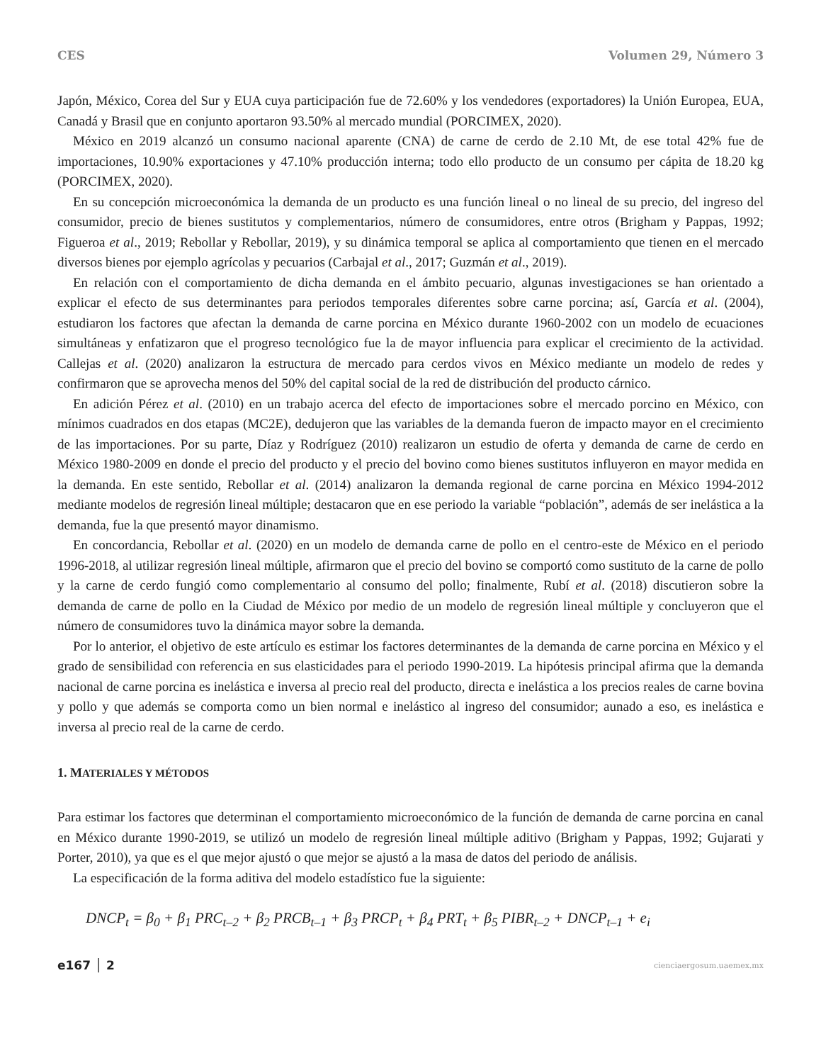CES Volumen 29, Número 3
Japón, México, Corea del Sur y EUA cuya participación fue de 72.60% y los vendedores (exportadores) la Unión Europea, EUA, Canadá y Brasil que en conjunto aportaron 93.50% al mercado mundial (PORCIMEX, 2020).
México en 2019 alcanzó un consumo nacional aparente (CNA) de carne de cerdo de 2.10 Mt, de ese total 42% fue de importaciones, 10.90% exportaciones y 47.10% producción interna; todo ello producto de un consumo per cápita de 18.20 kg (PORCIMEX, 2020).
En su concepción microeconómica la demanda de un producto es una función lineal o no lineal de su precio, del ingreso del consumidor, precio de bienes sustitutos y complementarios, número de consumidores, entre otros (Brigham y Pappas, 1992; Figueroa et al., 2019; Rebollar y Rebollar, 2019), y su dinámica temporal se aplica al comportamiento que tienen en el mercado diversos bienes por ejemplo agrícolas y pecuarios (Carbajal et al., 2017; Guzmán et al., 2019).
En relación con el comportamiento de dicha demanda en el ámbito pecuario, algunas investigaciones se han orientado a explicar el efecto de sus determinantes para periodos temporales diferentes sobre carne porcina; así, García et al. (2004), estudiaron los factores que afectan la demanda de carne porcina en México durante 1960-2002 con un modelo de ecuaciones simultáneas y enfatizaron que el progreso tecnológico fue la de mayor influencia para explicar el crecimiento de la actividad. Callejas et al. (2020) analizaron la estructura de mercado para cerdos vivos en México mediante un modelo de redes y confirmaron que se aprovecha menos del 50% del capital social de la red de distribución del producto cárnico.
En adición Pérez et al. (2010) en un trabajo acerca del efecto de importaciones sobre el mercado porcino en México, con mínimos cuadrados en dos etapas (MC2E), dedujeron que las variables de la demanda fueron de impacto mayor en el crecimiento de las importaciones. Por su parte, Díaz y Rodríguez (2010) realizaron un estudio de oferta y demanda de carne de cerdo en México 1980-2009 en donde el precio del producto y el precio del bovino como bienes sustitutos influyeron en mayor medida en la demanda. En este sentido, Rebollar et al. (2014) analizaron la demanda regional de carne porcina en México 1994-2012 mediante modelos de regresión lineal múltiple; destacaron que en ese periodo la variable “población”, además de ser inelástica a la demanda, fue la que presentó mayor dinamismo.
En concordancia, Rebollar et al. (2020) en un modelo de demanda carne de pollo en el centro-este de México en el periodo 1996-2018, al utilizar regresión lineal múltiple, afirmaron que el precio del bovino se comportó como sustituto de la carne de pollo y la carne de cerdo fungió como complementario al consumo del pollo; finalmente, Rubí et al. (2018) discutieron sobre la demanda de carne de pollo en la Ciudad de México por medio de un modelo de regresión lineal múltiple y concluyeron que el número de consumidores tuvo la dinámica mayor sobre la demanda.
Por lo anterior, el objetivo de este artículo es estimar los factores determinantes de la demanda de carne porcina en México y el grado de sensibilidad con referencia en sus elasticidades para el periodo 1990-2019. La hipótesis principal afirma que la demanda nacional de carne porcina es inelástica e inversa al precio real del producto, directa e inelástica a los precios reales de carne bovina y pollo y que además se comporta como un bien normal e inelástico al ingreso del consumidor; aunado a eso, es inelástica e inversa al precio real de la carne de cerdo.
1. MATERIALES Y MÉTODOS
Para estimar los factores que determinan el comportamiento microeconómico de la función de demanda de carne porcina en canal en México durante 1990-2019, se utilizó un modelo de regresión lineal múltiple aditivo (Brigham y Pappas, 1992; Gujarati y Porter, 2010), ya que es el que mejor ajustó o que mejor se ajustó a la masa de datos del periodo de análisis.
La especificación de la forma aditiva del modelo estadístico fue la siguiente:
DNCP<sub>t</sub> = β<sub>0</sub> + β<sub>1</sub> PRC<sub>t–2</sub> + β<sub>2</sub> PRCB<sub>t–1</sub> + β<sub>3</sub> PRCP<sub>t</sub> + β<sub>4</sub> PRT<sub>t</sub> + β<sub>5</sub> PIBR<sub>t–2</sub> + DNCP<sub>t–1</sub> + e<sub>i</sub>
e167 │ 2 cienciaergosum.uaemex.mx